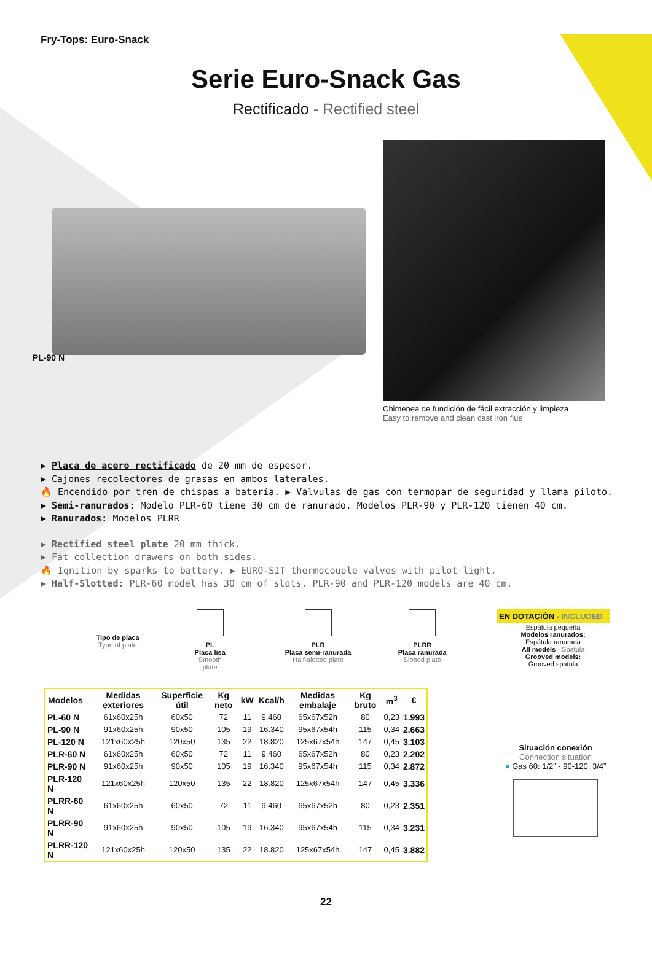Fry-Tops: Euro-Snack
Serie Euro-Snack Gas
Rectificado - Rectified steel
PL-90 N
Chimenea de fundición de fácil extracción y limpieza
Easy to remove and clean cast iron flue
▶ Placa de acero rectificado de 20 mm de espesor.
▶ Cajones recolectores de grasas en ambos laterales.
🔥 Encendido por tren de chispas a batería. ▶ Válvulas de gas con termopar de seguridad y llama piloto.
▶ Semi-ranurados: Modelo PLR-60 tiene 30 cm de ranurado. Modelos PLR-90 y PLR-120 tienen 40 cm.
▶ Ranurados: Modelos PLRR
▶ Rectified steel plate 20 mm thick.
▶ Fat collection drawers on both sides.
🔥 Ignition by sparks to battery. ▶ EURO-SIT thermocouple valves with pilot light.
▶ Half-Slotted: PLR-60 model has 30 cm of slots. PLR-90 and PLR-120 models are 40 cm.
Tipo de placa
Type of plate
PL
Placa lisa
Smooth plate
PLR
Placa semi-ranurada
Half-slotted plate
PLRR
Placa ranurada
Slotted plate
EN DOTACIÓN - INCLUDED
Espátula pequeña
Modelos ranurados:
Espátula ranurada
All models - Spatula
Grooved models:
Grooved spatula
| Modelos | Medidas exteriores | Superficie útil | Kg neto | kW | Kcal/h | Medidas embalaje | Kg bruto | m<sup>3</sup> | € |
| --- | --- | --- | --- | --- | --- | --- | --- | --- | --- |
| PL-60 N | 61x60x25h | 60x50 | 72 | 11 | 9.460 | 65x67x52h | 80 | 0,23 | 1.993 |
| PL-90 N | 91x60x25h | 90x50 | 105 | 19 | 16.340 | 95x67x54h | 115 | 0,34 | 2.663 |
| PL-120 N | 121x60x25h | 120x50 | 135 | 22 | 18.820 | 125x67x54h | 147 | 0,45 | 3.103 |
| PLR-60 N | 61x60x25h | 60x50 | 72 | 11 | 9.460 | 65x67x52h | 80 | 0,23 | 2.202 |
| PLR-90 N | 91x60x25h | 90x50 | 105 | 19 | 16.340 | 95x67x54h | 115 | 0,34 | 2.872 |
| PLR-120 N | 121x60x25h | 120x50 | 135 | 22 | 18.820 | 125x67x54h | 147 | 0,45 | 3.336 |
| PLRR-60 N | 61x60x25h | 60x50 | 72 | 11 | 9.460 | 65x67x52h | 80 | 0,23 | 2.351 |
| PLRR-90 N | 91x60x25h | 90x50 | 105 | 19 | 16.340 | 95x67x54h | 115 | 0,34 | 3.231 |
| PLRR-120 N | 121x60x25h | 120x50 | 135 | 22 | 18.820 | 125x67x54h | 147 | 0,45 | 3.882 |
Situación conexión
Connection situation
● Gas 60: 1/2” - 90-120: 3/4”
22